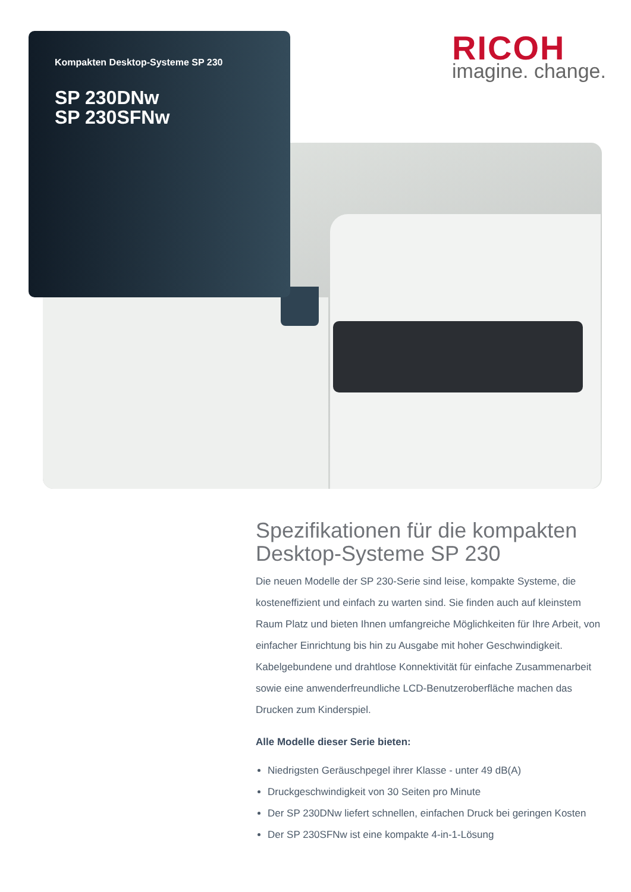Kompakten Desktop-Systeme SP 230
SP 230DNw
SP 230SFNw
RICOH
imagine. change.
Spezifikationen für die kompakten Desktop-Systeme SP 230
Die neuen Modelle der SP 230-Serie sind leise, kompakte Systeme, die kosteneffizient und einfach zu warten sind. Sie finden auch auf kleinstem Raum Platz und bieten Ihnen umfangreiche Möglichkeiten für Ihre Arbeit, von einfacher Einrichtung bis hin zu Ausgabe mit hoher Geschwindigkeit. Kabelgebundene und drahtlose Konnektivität für einfache Zusammenarbeit sowie eine anwenderfreundliche LCD-Benutzeroberfläche machen das Drucken zum Kinderspiel.
Alle Modelle dieser Serie bieten:
Niedrigsten Geräuschpegel ihrer Klasse - unter 49 dB(A)
Druckgeschwindigkeit von 30 Seiten pro Minute
Der SP 230DNw liefert schnellen, einfachen Druck bei geringen Kosten
Der SP 230SFNw ist eine kompakte 4-in-1-Lösung